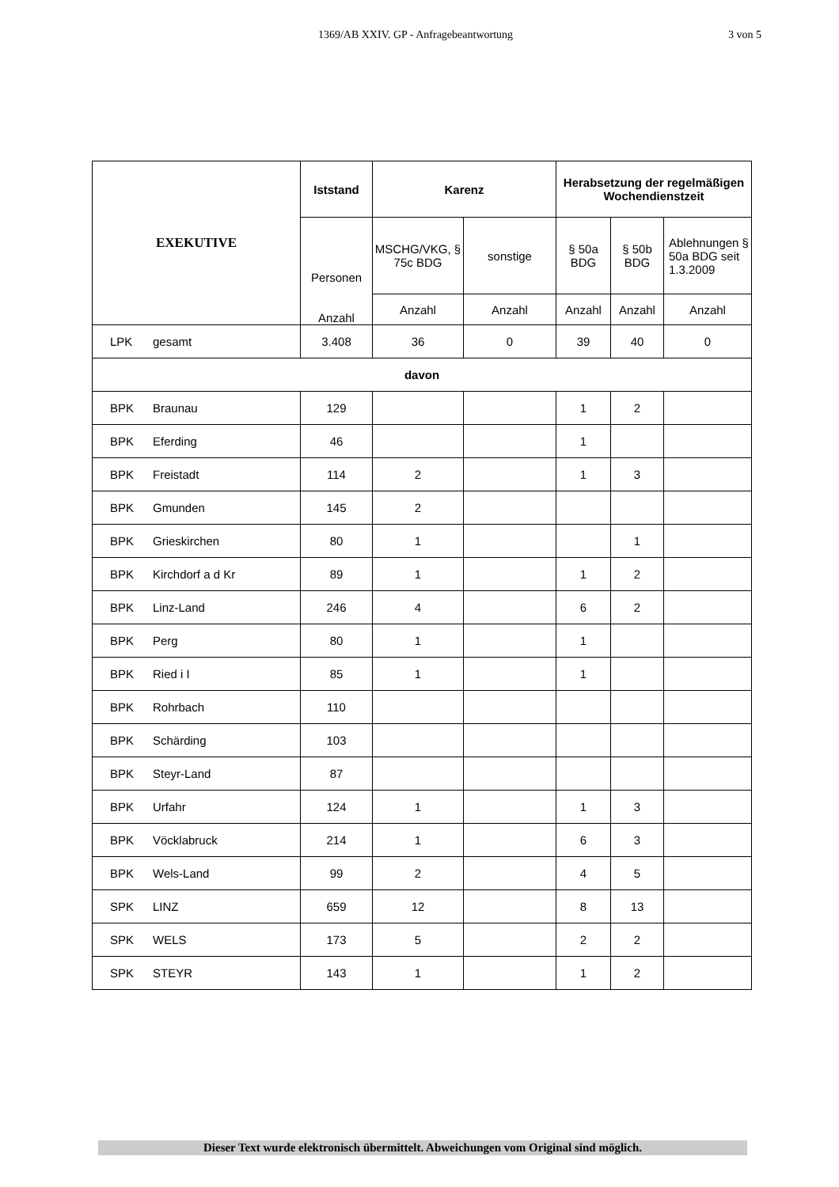1369/AB XXIV. GP - Anfragebeantwortung
3 von 5
| EXEKUTIVE | Iststand | Karenz | | Herabsetzung der regelmäßigen Wochendienstzeit | | |
| --- | --- | --- | --- | --- | --- | --- |
| | Personen Anzahl | MSCHG/VKG, § 75c BDG | sonstige | § 50a BDG | § 50b BDG | Ablehnungen § 50a BDG seit 1.3.2009 |
| | | Anzahl | Anzahl | Anzahl | Anzahl | Anzahl |
| LPK gesamt | 3.408 | 36 | 0 | 39 | 40 | 0 |
| davon | | | | | | |
| BPK Braunau | 129 | | | 1 | 2 | |
| BPK Eferding | 46 | | | 1 | | |
| BPK Freistadt | 114 | 2 | | 1 | 3 | |
| BPK Gmunden | 145 | 2 | | | | |
| BPK Grieskirchen | 80 | 1 | | | 1 | |
| BPK Kirchdorf a d Kr | 89 | 1 | | 1 | 2 | |
| BPK Linz-Land | 246 | 4 | | 6 | 2 | |
| BPK Perg | 80 | 1 | | 1 | | |
| BPK Ried i I | 85 | 1 | | 1 | | |
| BPK Rohrbach | 110 | | | | | |
| BPK Schärding | 103 | | | | | |
| BPK Steyr-Land | 87 | | | | | |
| BPK Urfahr | 124 | 1 | | 1 | 3 | |
| BPK Vöcklabruck | 214 | 1 | | 6 | 3 | |
| BPK Wels-Land | 99 | 2 | | 4 | 5 | |
| SPK LINZ | 659 | 12 | | 8 | 13 | |
| SPK WELS | 173 | 5 | | 2 | 2 | |
| SPK STEYR | 143 | 1 | | 1 | 2 | |
Dieser Text wurde elektronisch übermittelt. Abweichungen vom Original sind möglich.